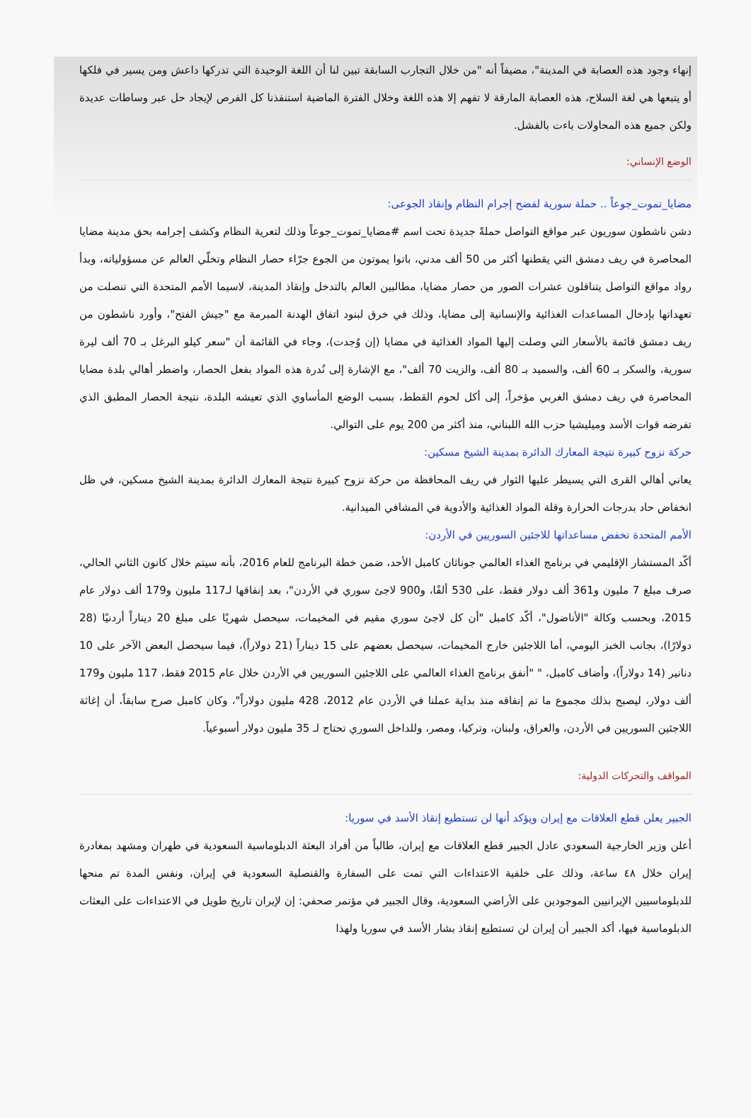إنهاء وجود هذه العصابة في المدينة"، مضيفاً أنه "من خلال التجارب السابقة تبين لنا أن اللغة الوحيدة التي تدركها داعش ومن يسير في فلكها أو يتبعها هي لغة السلاح، هذه العصابة المارقة لا تفهم إلا هذه اللغة وخلال الفترة الماضية استنفذنا كل الفرص لإيجاد حل عبر وساطات عديدة ولكن جميع هذه المحاولات باءت بالفشل.
الوضع الإنساني:
مضايا_تموت_جوعاً .. حملة سورية لفضح إجرام النظام وإنقاذ الجوعى:
دشن ناشطون سوريون عبر مواقع التواصل حملةً جديدة تحت اسم #مضايا_تموت_جوعاً وذلك لتعرية النظام وكشف إجرامه بحق مدينة مضايا المحاصرة في ريف دمشق التي يقطنها أكثر من 50 ألف مدني، باتوا يموتون من الجوع جرّاء حصار النظام وتخلّي العالم عن مسؤولياته، وبدأ رواد مواقع التواصل يتناقلون عشرات الصور من حصار مضايا، مطالبين العالم بالتدخل وإنقاذ المدينة، لاسيما الأمم المتحدة التي تنصلت من تعهداتها بإدخال المساعدات الغذائية والإنسانية إلى مضايا، وذلك في خرق لبنود اتفاق الهدنة المبرمة مع "جيش الفتح"، وأورد ناشطون من ريف دمشق قائمة بالأسعار التي وصلت إليها المواد الغذائية في مضايا (إن وُجدت)، وجاء في القائمة أن "سعر كيلو البرغل بـ 70 ألف ليرة سورية، والسكر بـ 60 ألف، والسميد بـ 80 ألف، والزيت 70 ألف"، مع الإشارة إلى نُدرة هذه المواد بفعل الحصار، واضطر أهالي بلدة مضايا المحاصرة في ريف دمشق الغربي مؤخراً، إلى أكل لحوم القطط، بسبب الوضع المأساوي الذي تعيشه البلدة، نتيجة الحصار المطبق الذي تفرضه قوات الأسد وميليشيا حزب الله اللبناني، منذ أكثر من 200 يوم على التوالي.
حركة نزوح كبيرة نتيجة المعارك الدائرة بمدينة الشيخ مسكين:
يعاني أهالي القرى التي يسيطر عليها الثوار في ريف المحافظة من حركة نزوح كبيرة نتيجة المعارك الدائرة بمدينة الشيخ مسكين، في ظل انخفاض حاد بدرجات الحرارة وقلة المواد الغذائية والأدوية في المشافي الميدانية.
الأمم المتحدة تخفض مساعداتها للاجئين السوريين في الأردن:
أكّد المستشار الإقليمي في برنامج الغذاء العالمي جوناثان كامبل الأحد، ضمن خطة البرنامج للعام 2016، بأنه سيتم خلال كانون الثاني الحالي، صرف مبلغ 7 مليون و361 ألف دولار فقط، على 530 ألفًا، و900 لاجئ سوري في الأردن"، بعد إنفاقها لـ117 مليون و179 ألف دولار عام 2015، وبحسب وكالة "الأناضول"، أكّد كامبل "أن كل لاجئ سوري مقيم في المخيمات، سيحصل شهريًا على مبلغ 20 ديناراً أردنيًا (28 دولارًا)، بجانب الخبز اليومي، أما اللاجئين خارج المخيمات، سيحصل بعضهم على 15 ديناراً (21 دولاراً)، فيما سيحصل البعض الآخر على 10 دنانير (14 دولاراً)، وأضاف كامبل، " "أنفق برنامج الغذاء العالمي على اللاجئين السوريين في الأردن خلال عام 2015 فقط، 117 مليون و179 ألف دولار، ليصبح بذلك مجموع ما تم إنفاقه منذ بداية عملنا في الأردن عام 2012، 428 مليون دولاراً"، وكان كامبل صرح سابقاً، أن إغاثة اللاجئين السوريين في الأردن، والعراق، ولبنان، وتركيا، ومصر، وللداخل السوري تحتاج لـ 35 مليون دولار أسبوعياً.
المواقف والتحركات الدولية:
الجبير يعلن قطع العلاقات مع إيران ويؤكد أنها لن تستطيع إنقاذ الأسد في سوريا:
أعلن وزير الخارجية السعودي عادل الجبير قطع العلاقات مع إيران، طالباً من أفراد البعثة الدبلوماسية السعودية في طهران ومشهد بمغادرة إيران خلال ٤٨ ساعة، وذلك على خلفية الاعتداءات التي تمت على السفارة والقنصلية السعودية في إيران، ونفس المدة تم منحها للدبلوماسيين الإيرانيين الموجودين على الأراضي السعودية، وقال الجبير في مؤتمر صحفي: إن لإيران تاريخ طويل في الاعتداءات على البعثات الدبلوماسية فيها، أكد الجبير أن إيران لن تستطيع إنقاذ بشار الأسد في سوريا ولهذا